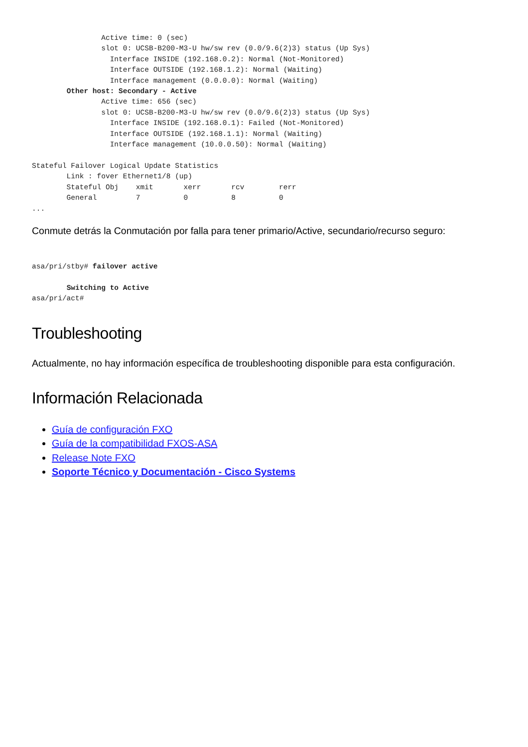Active time: 0 (sec)
                slot 0: UCSB-B200-M3-U hw/sw rev (0.0/9.6(2)3) status (Up Sys)
                  Interface INSIDE (192.168.0.2): Normal (Not-Monitored)
                  Interface OUTSIDE (192.168.1.2): Normal (Waiting)
                  Interface management (0.0.0.0): Normal (Waiting)
        Other host: Secondary - Active
                Active time: 656 (sec)
                slot 0: UCSB-B200-M3-U hw/sw rev (0.0/9.6(2)3) status (Up Sys)
                  Interface INSIDE (192.168.0.1): Failed (Not-Monitored)
                  Interface OUTSIDE (192.168.1.1): Normal (Waiting)
                  Interface management (10.0.0.50): Normal (Waiting)

Stateful Failover Logical Update Statistics
        Link : fover Ethernet1/8 (up)
        Stateful Obj    xmit       xerr       rcv        rerr
        General         7          0          8          0
...
Conmute detrás la Conmutación por falla para tener primario/Active, secundario/recurso seguro:
asa/pri/stby# failover active

        Switching to Active
asa/pri/act#
Troubleshooting
Actualmente, no hay información específica de troubleshooting disponible para esta configuración.
Información Relacionada
Guía de configuración FXO
Guía de la compatibilidad FXOS-ASA
Release Note FXO
Soporte Técnico y Documentación - Cisco Systems